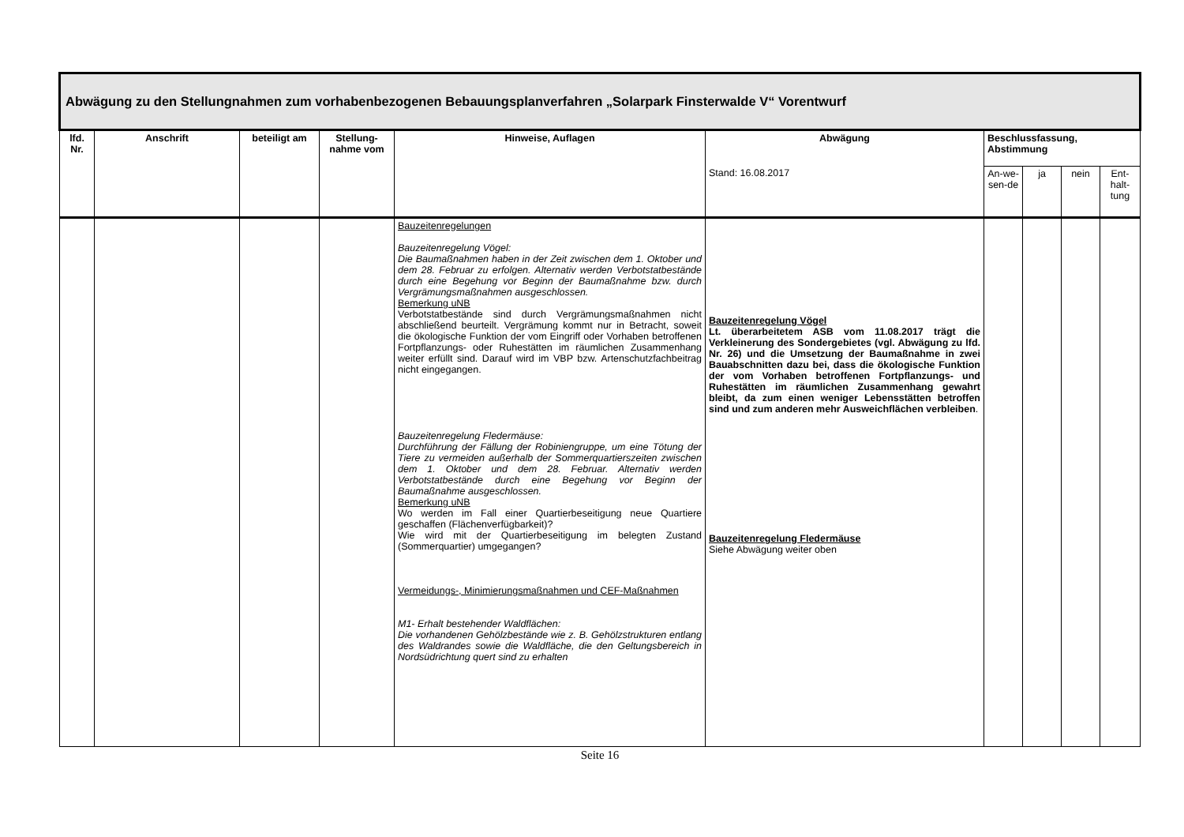| Abwägung zu den Stellungnahmen zum vorhabenbezogenen Bebauungsplanverfahren „Solarpark Finsterwalde V“ Vorentwurf | | | | | | | | | |
| --- | --- | --- | --- | --- | --- | --- | --- | --- | --- |
| lfd. Nr. | Anschrift | beteiligt am | Stellung-nahme vom | Hinweise, Auflagen | Abwägung | Beschlussfassung, Abstimmung | | | |
| | | | | | Stand: 16.08.2017 | An-we-sen-de | ja | nein | Ent-halt-tung |
| | | | | Bauzeitenregelungen Bauzeitenregelung Vögel: Die Baumaßnahmen haben in der Zeit zwischen dem 1. Oktober und dem 28. Februar zu erfolgen. Alternativ werden Verbotstatbestände durch eine Begehung vor Beginn der Baumaßnahme bzw. durch Vergrämungsmaßnahmen ausgeschlossen. Bemerkung uNB Verbotstatbestände sind durch Vergrämungsmaßnahmen nicht abschließend beurteilt. Vergrämung kommt nur in Betracht, soweit die ökologische Funktion der vom Eingriff oder Vorhaben betroffenen Fortpflanzungs- oder Ruhestätten im räumlichen Zusammenhang weiter erfüllt sind. Darauf wird im VBP bzw. Artenschutzfachbeitrag nicht eingegangen. Bauzeitenregelung Fledermäuse: Durchführung der Fällung der Robiniengruppe, um eine Tötung der Tiere zu vermeiden außerhalb der Sommerquartierszeiten zwischen dem 1. Oktober und dem 28. Februar. Alternativ werden Verbotstatbestände durch eine Begehung vor Beginn der Baumaßnahme ausgeschlossen. Bemerkung uNB Wo werden im Fall einer Quartierbeseitigung neue Quartiere geschaffen (Flächenverfügbarkeit)? Wie wird mit der Quartierbeseitigung im belegten Zustand (Sommerquartier) umgegangen? Vermeidungs-, Minimierungsmaßnahmen und CEF-Maßnahmen M1- Erhalt bestehender Waldflächen: Die vorhandenen Gehölzbestände wie z. B. Gehölzstrukturen entlang des Waldrandes sowie die Waldfläche, die den Geltungsbereich in Nordsüdrichtung quert sind zu erhalten | Bauzeitenregelung Vögel Lt. überarbeitetem ASB vom 11.08.2017 trägt die Verkleinerung des Sondergebietes (vgl. Abwägung zu lfd. Nr. 26) und die Umsetzung der Baumaßnahme in zwei Bauabschnitten dazu bei, dass die ökologische Funktion der vom Vorhaben betroffenen Fortpflanzungs- und Ruhestätten im räumlichen Zusammenhang gewahrt bleibt, da zum einen weniger Lebensstätten betroffen sind und zum anderen mehr Ausweichflächen verbleiben . Bauzeitenregelung Fledermäuse Siehe Abwägung weiter oben | | | | |
Seite 16